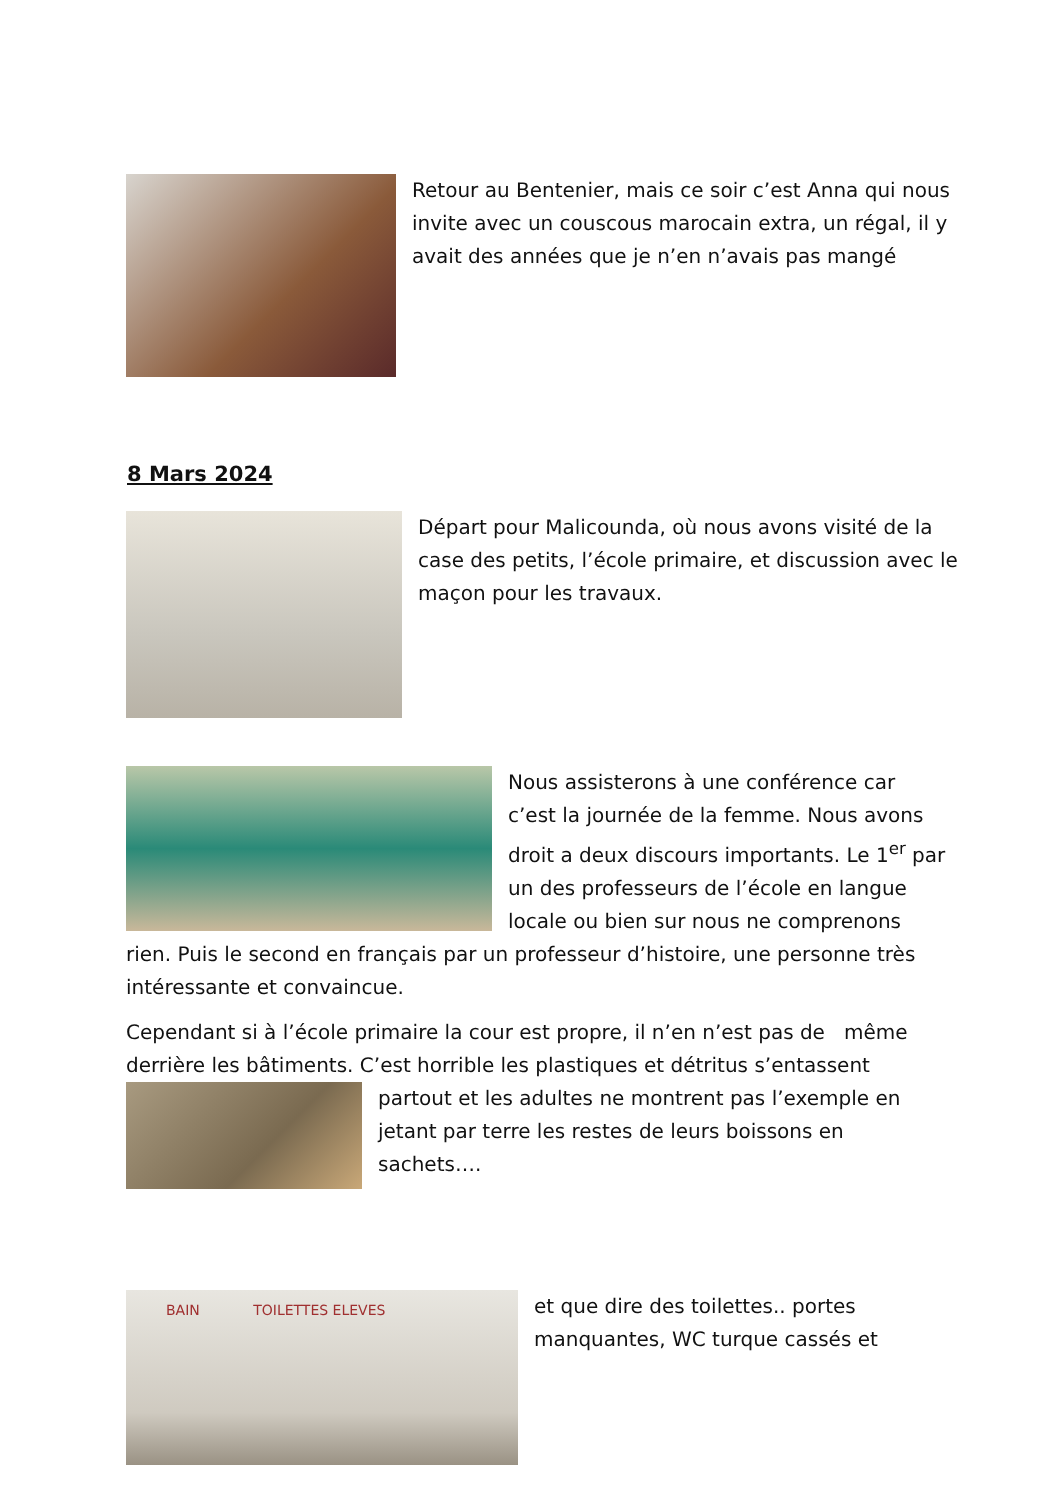Retour au Bentenier, mais ce soir c’est Anna qui nous invite avec un couscous marocain extra, un régal, il y avait des années que je n’en n’avais pas mangé
8 Mars 2024
Départ pour Malicounda, où nous avons visité de la case des petits, l’école primaire, et discussion avec le maçon pour les travaux.
Nous assisterons à une conférence car c’est la journée de la femme. Nous avons droit a deux discours importants. Le 1<sup>er</sup> par un des professeurs de l’école en langue locale ou bien sur nous ne comprenons rien. Puis le second en français par un professeur d’histoire, une personne très intéressante et convaincue.
Cependant si à l’école primaire la cour est propre, il n’en n’est pas de même derrière les bâtiments. C’est horrible les plastiques et détritus s’entassent
partout et les adultes ne montrent pas l’exemple en jetant par terre les restes de leurs boissons en sachets….
BAIN TOILETTES ELEVES
et que dire des toilettes.. portes manquantes, WC turque cassés et